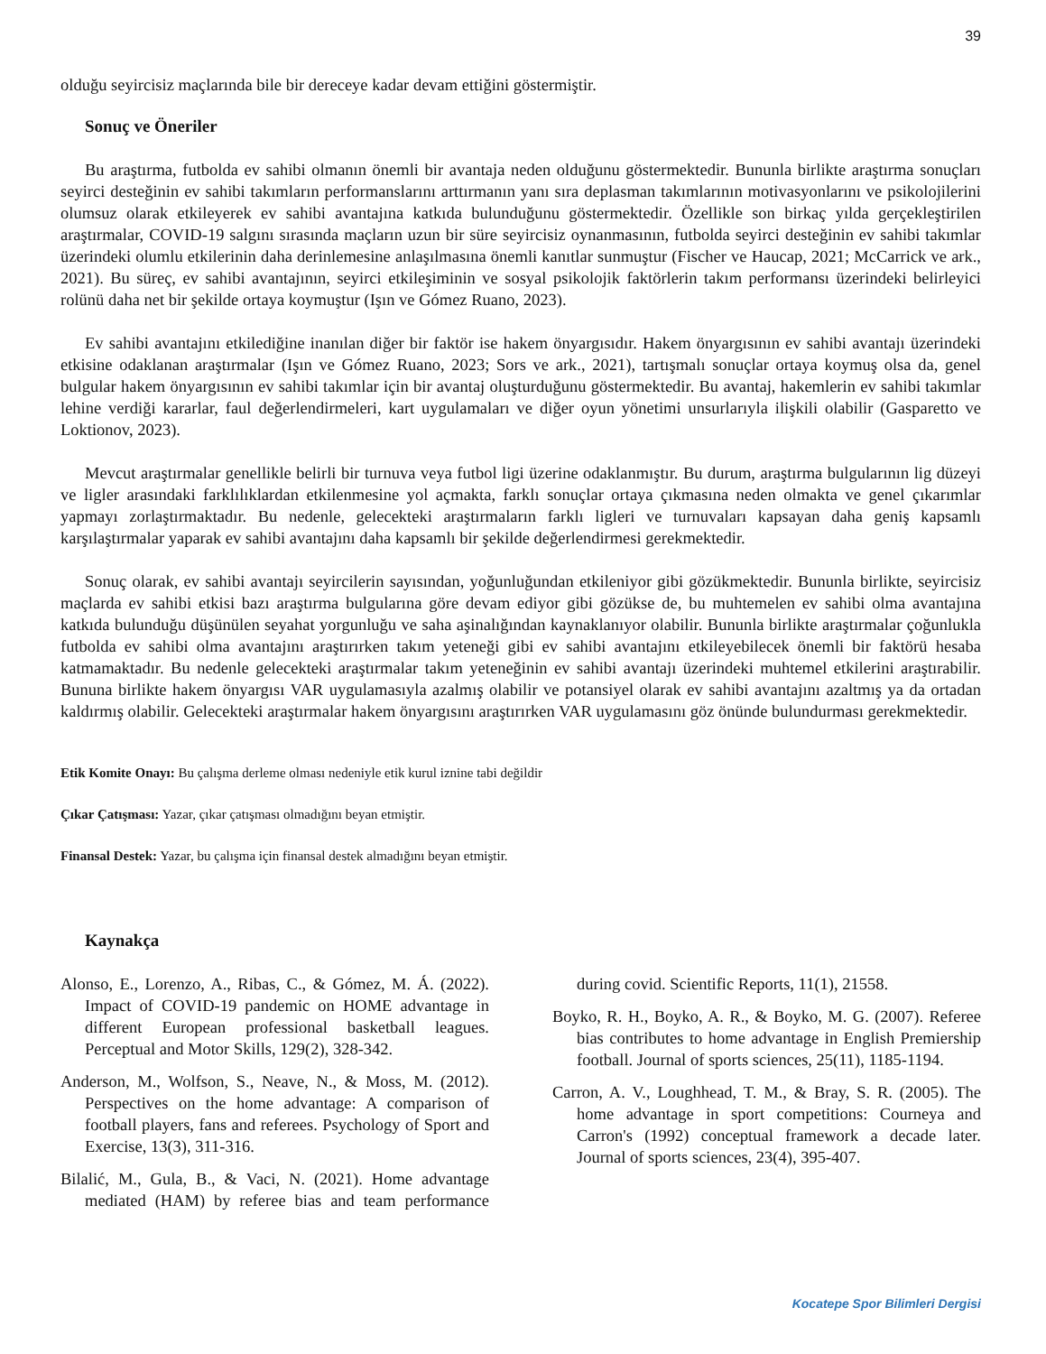39
olduğu seyircisiz maçlarında bile bir dereceye kadar devam ettiğini göstermiştir.
Sonuç ve Öneriler
Bu araştırma, futbolda ev sahibi olmanın önemli bir avantaja neden olduğunu göstermektedir. Bununla birlikte araştırma sonuçları seyirci desteğinin ev sahibi takımların performanslarını arttırmanın yanı sıra deplasman takımlarının motivasyonlarını ve psikolojilerini olumsuz olarak etkileyerek ev sahibi avantajına katkıda bulunduğunu göstermektedir. Özellikle son birkaç yılda gerçekleştirilen araştırmalar, COVID-19 salgını sırasında maçların uzun bir süre seyircisiz oynanmasının, futbolda seyirci desteğinin ev sahibi takımlar üzerindeki olumlu etkilerinin daha derinlemesine anlaşılmasına önemli kanıtlar sunmuştur (Fischer ve Haucap, 2021; McCarrick ve ark., 2021). Bu süreç, ev sahibi avantajının, seyirci etkileşiminin ve sosyal psikolojik faktörlerin takım performansı üzerindeki belirleyici rolünü daha net bir şekilde ortaya koymuştur (Işın ve Gómez Ruano, 2023).
Ev sahibi avantajını etkilediğine inanılan diğer bir faktör ise hakem önyargısıdır. Hakem önyargısının ev sahibi avantajı üzerindeki etkisine odaklanan araştırmalar (Işın ve Gómez Ruano, 2023; Sors ve ark., 2021), tartışmalı sonuçlar ortaya koymuş olsa da, genel bulgular hakem önyargısının ev sahibi takımlar için bir avantaj oluşturduğunu göstermektedir. Bu avantaj, hakemlerin ev sahibi takımlar lehine verdiği kararlar, faul değerlendirmeleri, kart uygulamaları ve diğer oyun yönetimi unsurlarıyla ilişkili olabilir (Gasparetto ve Loktionov, 2023).
Mevcut araştırmalar genellikle belirli bir turnuva veya futbol ligi üzerine odaklanmıştır. Bu durum, araştırma bulgularının lig düzeyi ve ligler arasındaki farklılıklardan etkilenmesine yol açmakta, farklı sonuçlar ortaya çıkmasına neden olmakta ve genel çıkarımlar yapmayı zorlaştırmaktadır. Bu nedenle, gelecekteki araştırmaların farklı ligleri ve turnuvaları kapsayan daha geniş kapsamlı karşılaştırmalar yaparak ev sahibi avantajını daha kapsamlı bir şekilde değerlendirmesi gerekmektedir.
Sonuç olarak, ev sahibi avantajı seyircilerin sayısından, yoğunluğundan etkileniyor gibi gözükmektedir. Bununla birlikte, seyircisiz maçlarda ev sahibi etkisi bazı araştırma bulgularına göre devam ediyor gibi gözükse de, bu muhtemelen ev sahibi olma avantajına katkıda bulunduğu düşünülen seyahat yorgunluğu ve saha aşinalığından kaynaklanıyor olabilir. Bununla birlikte araştırmalar çoğunlukla futbolda ev sahibi olma avantajını araştırırken takım yeteneği gibi ev sahibi avantajını etkileyebilecek önemli bir faktörü hesaba katmamaktadır. Bu nedenle gelecekteki araştırmalar takım yeteneğinin ev sahibi avantajı üzerindeki muhtemel etkilerini araştırabilir. Bununa birlikte hakem önyargısı VAR uygulamasıyla azalmış olabilir ve potansiyel olarak ev sahibi avantajını azaltmış ya da ortadan kaldırmış olabilir. Gelecekteki araştırmalar hakem önyargısını araştırırken VAR uygulamasını göz önünde bulundurması gerekmektedir.
Etik Komite Onayı: Bu çalışma derleme olması nedeniyle etik kurul iznine tabi değildir
Çıkar Çatışması: Yazar, çıkar çatışması olmadığını beyan etmiştir.
Finansal Destek: Yazar, bu çalışma için finansal destek almadığını beyan etmiştir.
Kaynakça
Alonso, E., Lorenzo, A., Ribas, C., & Gómez, M. Á. (2022). Impact of COVID-19 pandemic on HOME advantage in different European professional basketball leagues. Perceptual and Motor Skills, 129(2), 328-342.
Anderson, M., Wolfson, S., Neave, N., & Moss, M. (2012). Perspectives on the home advantage: A comparison of football players, fans and referees. Psychology of Sport and Exercise, 13(3), 311-316.
Bilalić, M., Gula, B., & Vaci, N. (2021). Home advantage mediated (HAM) by referee bias and team performance during covid. Scientific Reports, 11(1), 21558.
Boyko, R. H., Boyko, A. R., & Boyko, M. G. (2007). Referee bias contributes to home advantage in English Premiership football. Journal of sports sciences, 25(11), 1185-1194.
Carron, A. V., Loughhead, T. M., & Bray, S. R. (2005). The home advantage in sport competitions: Courneya and Carron's (1992) conceptual framework a decade later. Journal of sports sciences, 23(4), 395-407.
Kocatepe Spor Bilimleri Dergisi